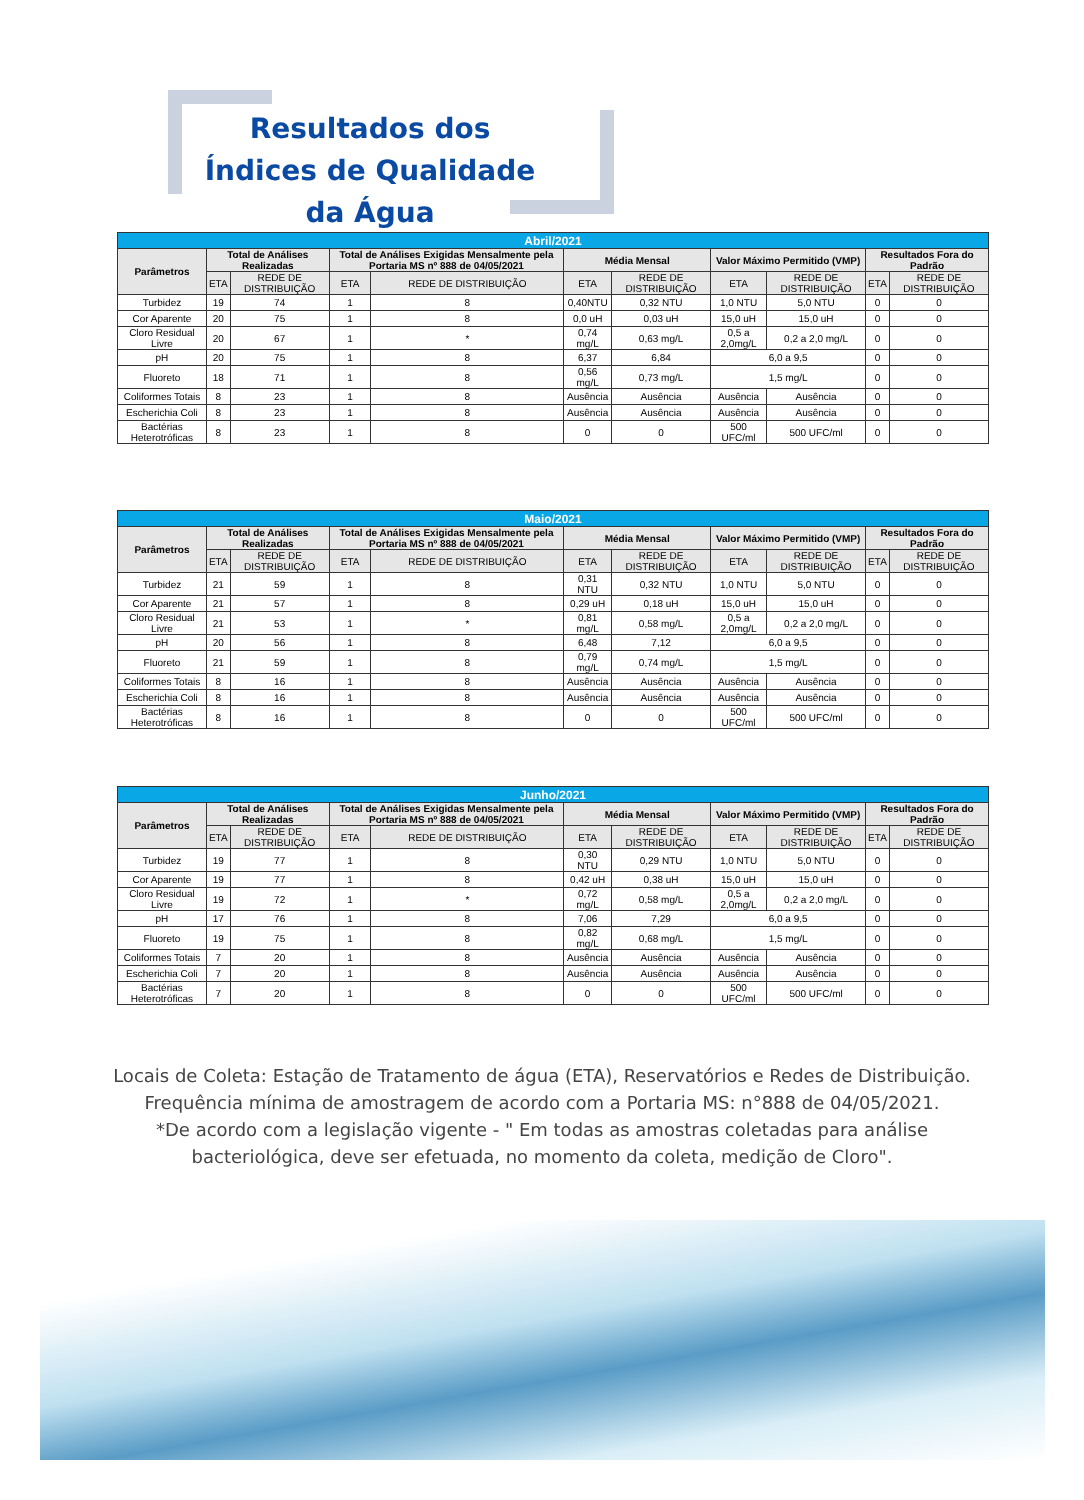Resultados dos Índices de Qualidade da Água
| Abril/2021 | | | | | | | | | | |
| --- | --- | --- | --- | --- | --- | --- | --- | --- | --- | --- |
| Parâmetros | Total de Análises Realizadas | | Total de Análises Exigidas Mensalmente pela Portaria MS nº 888 de 04/05/2021 | | Média Mensal | | Valor Máximo Permitido (VMP) | | Resultados Fora do Padrão | |
| | ETA | REDE DE DISTRIBUIÇÃO | ETA | REDE DE DISTRIBUIÇÃO | ETA | REDE DE DISTRIBUIÇÃO | ETA | REDE DE DISTRIBUIÇÃO | ETA | REDE DE DISTRIBUIÇÃO |
| Turbidez | 19 | 74 | 1 | 8 | 0,40NTU | 0,32 NTU | 1,0 NTU | 5,0 NTU | 0 | 0 |
| Cor Aparente | 20 | 75 | 1 | 8 | 0,0 uH | 0,03 uH | 15,0 uH | 15,0 uH | 0 | 0 |
| Cloro Residual Livre | 20 | 67 | 1 | * | 0,74 mg/L | 0,63 mg/L | 0,5 a 2,0mg/L | 0,2 a 2,0 mg/L | 0 | 0 |
| pH | 20 | 75 | 1 | 8 | 6,37 | 6,84 | 6,0 a 9,5 | | 0 | 0 |
| Fluoreto | 18 | 71 | 1 | 8 | 0,56 mg/L | 0,73 mg/L | 1,5 mg/L | | 0 | 0 |
| Coliformes Totais | 8 | 23 | 1 | 8 | Ausência | Ausência | Ausência | Ausência | 0 | 0 |
| Escherichia Coli | 8 | 23 | 1 | 8 | Ausência | Ausência | Ausência | Ausência | 0 | 0 |
| Bactérias Heterotróficas | 8 | 23 | 1 | 8 | 0 | 0 | 500 UFC/ml | 500 UFC/ml | 0 | 0 |
| Maio/2021 | | | | | | | | | | |
| --- | --- | --- | --- | --- | --- | --- | --- | --- | --- | --- |
| Parâmetros | Total de Análises Realizadas | | Total de Análises Exigidas Mensalmente pela Portaria MS nº 888 de 04/05/2021 | | Média Mensal | | Valor Máximo Permitido (VMP) | | Resultados Fora do Padrão | |
| | ETA | REDE DE DISTRIBUIÇÃO | ETA | REDE DE DISTRIBUIÇÃO | ETA | REDE DE DISTRIBUIÇÃO | ETA | REDE DE DISTRIBUIÇÃO | ETA | REDE DE DISTRIBUIÇÃO |
| Turbidez | 21 | 59 | 1 | 8 | 0,31 NTU | 0,32 NTU | 1,0 NTU | 5,0 NTU | 0 | 0 |
| Cor Aparente | 21 | 57 | 1 | 8 | 0,29 uH | 0,18 uH | 15,0 uH | 15,0 uH | 0 | 0 |
| Cloro Residual Livre | 21 | 53 | 1 | * | 0,81 mg/L | 0,58 mg/L | 0,5 a 2,0mg/L | 0,2 a 2,0 mg/L | 0 | 0 |
| pH | 20 | 56 | 1 | 8 | 6,48 | 7,12 | 6,0 a 9,5 | | 0 | 0 |
| Fluoreto | 21 | 59 | 1 | 8 | 0,79 mg/L | 0,74 mg/L | 1,5 mg/L | | 0 | 0 |
| Coliformes Totais | 8 | 16 | 1 | 8 | Ausência | Ausência | Ausência | Ausência | 0 | 0 |
| Escherichia Coli | 8 | 16 | 1 | 8 | Ausência | Ausência | Ausência | Ausência | 0 | 0 |
| Bactérias Heterotróficas | 8 | 16 | 1 | 8 | 0 | 0 | 500 UFC/ml | 500 UFC/ml | 0 | 0 |
| Junho/2021 | | | | | | | | | | |
| --- | --- | --- | --- | --- | --- | --- | --- | --- | --- | --- |
| Parâmetros | Total de Análises Realizadas | | Total de Análises Exigidas Mensalmente pela Portaria MS nº 888 de 04/05/2021 | | Média Mensal | | Valor Máximo Permitido (VMP) | | Resultados Fora do Padrão | |
| | ETA | REDE DE DISTRIBUIÇÃO | ETA | REDE DE DISTRIBUIÇÃO | ETA | REDE DE DISTRIBUIÇÃO | ETA | REDE DE DISTRIBUIÇÃO | ETA | REDE DE DISTRIBUIÇÃO |
| Turbidez | 19 | 77 | 1 | 8 | 0,30 NTU | 0,29 NTU | 1,0 NTU | 5,0 NTU | 0 | 0 |
| Cor Aparente | 19 | 77 | 1 | 8 | 0,42 uH | 0,38 uH | 15,0 uH | 15,0 uH | 0 | 0 |
| Cloro Residual Livre | 19 | 72 | 1 | * | 0,72 mg/L | 0,58 mg/L | 0,5 a 2,0mg/L | 0,2 a 2,0 mg/L | 0 | 0 |
| pH | 17 | 76 | 1 | 8 | 7,06 | 7,29 | 6,0 a 9,5 | | 0 | 0 |
| Fluoreto | 19 | 75 | 1 | 8 | 0,82 mg/L | 0,68 mg/L | 1,5 mg/L | | 0 | 0 |
| Coliformes Totais | 7 | 20 | 1 | 8 | Ausência | Ausência | Ausência | Ausência | 0 | 0 |
| Escherichia Coli | 7 | 20 | 1 | 8 | Ausência | Ausência | Ausência | Ausência | 0 | 0 |
| Bactérias Heterotróficas | 7 | 20 | 1 | 8 | 0 | 0 | 500 UFC/ml | 500 UFC/ml | 0 | 0 |
Locais de Coleta: Estação de Tratamento de água (ETA), Reservatórios e Redes de Distribuição.
Frequência mínima de amostragem de acordo com a Portaria MS: n°888 de 04/05/2021.
*De acordo com a legislação vigente - " Em todas as amostras coletadas para análise
bacteriológica, deve ser efetuada, no momento da coleta, medição de Cloro".